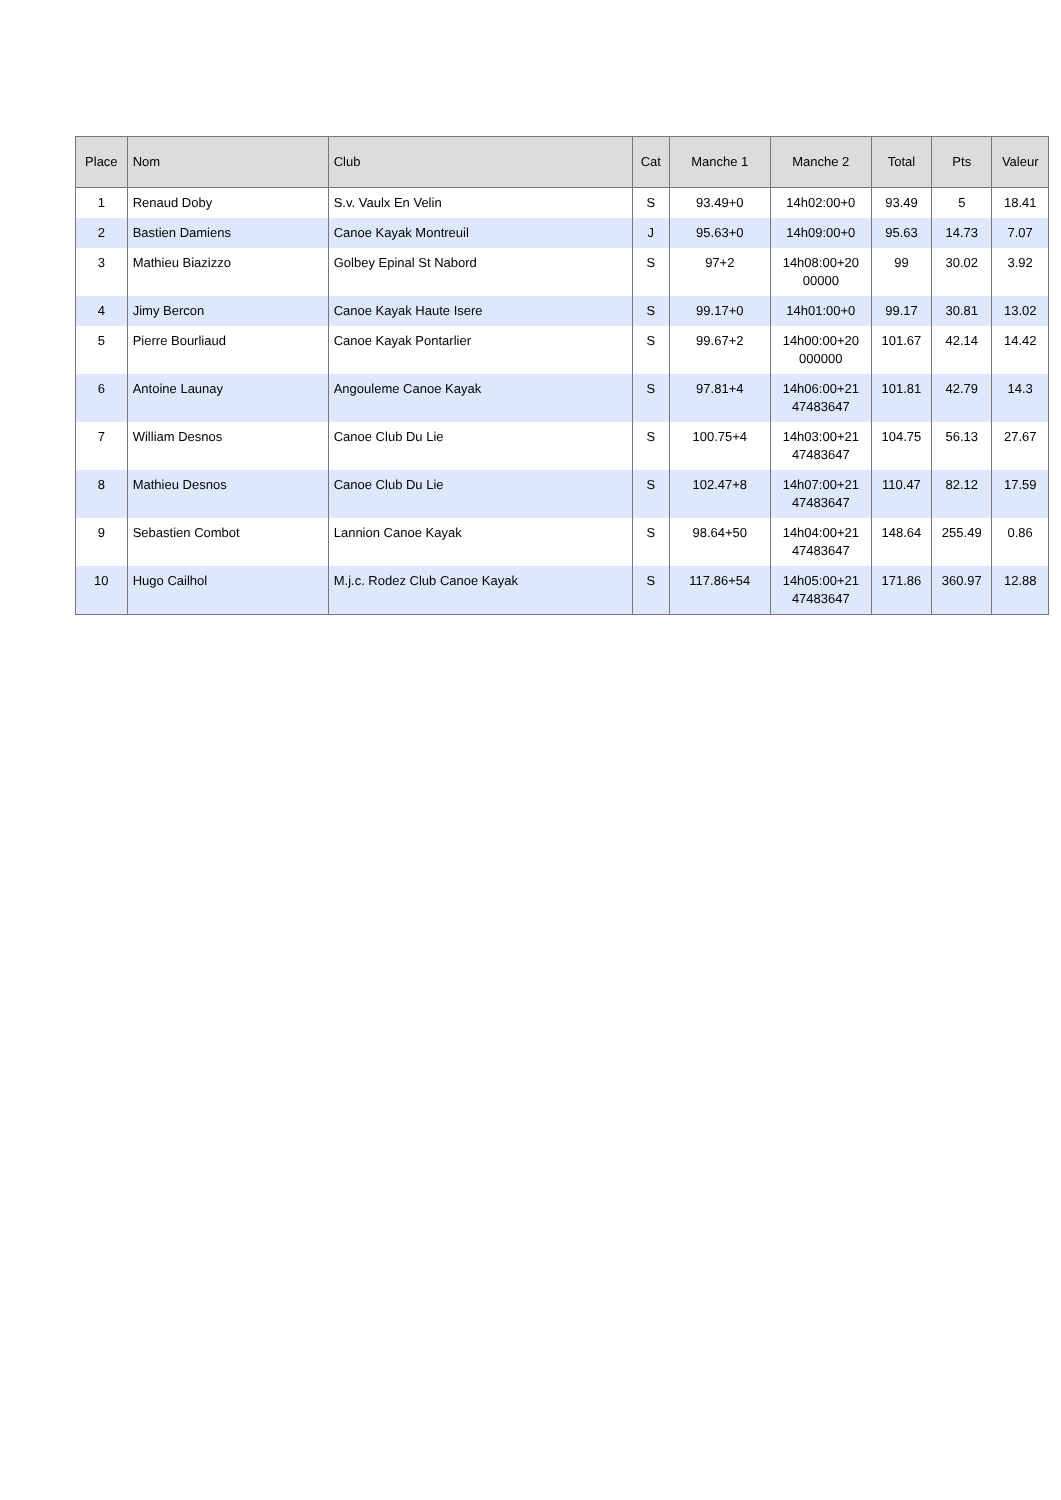| Place | Nom | Club | Cat | Manche 1 | Manche 2 | Total | Pts | Valeur |
| --- | --- | --- | --- | --- | --- | --- | --- | --- |
| 1 | Renaud Doby | S.v. Vaulx En Velin | S | 93.49+0 | 14h02:00+0 | 93.49 | 5 | 18.41 |
| 2 | Bastien Damiens | Canoe Kayak Montreuil | J | 95.63+0 | 14h09:00+0 | 95.63 | 14.73 | 7.07 |
| 3 | Mathieu Biazizzo | Golbey Epinal St Nabord | S | 97+2 | 14h08:00+20 00000 | 99 | 30.02 | 3.92 |
| 4 | Jimy Bercon | Canoe Kayak Haute Isere | S | 99.17+0 | 14h01:00+0 | 99.17 | 30.81 | 13.02 |
| 5 | Pierre Bourliaud | Canoe Kayak Pontarlier | S | 99.67+2 | 14h00:00+20 000000 | 101.67 | 42.14 | 14.42 |
| 6 | Antoine Launay | Angouleme Canoe Kayak | S | 97.81+4 | 14h06:00+21 47483647 | 101.81 | 42.79 | 14.3 |
| 7 | William Desnos | Canoe Club Du Lie | S | 100.75+4 | 14h03:00+21 47483647 | 104.75 | 56.13 | 27.67 |
| 8 | Mathieu Desnos | Canoe Club Du Lie | S | 102.47+8 | 14h07:00+21 47483647 | 110.47 | 82.12 | 17.59 |
| 9 | Sebastien Combot | Lannion Canoe Kayak | S | 98.64+50 | 14h04:00+21 47483647 | 148.64 | 255.49 | 0.86 |
| 10 | Hugo Cailhol | M.j.c. Rodez Club Canoe Kayak | S | 117.86+54 | 14h05:00+21 47483647 | 171.86 | 360.97 | 12.88 |